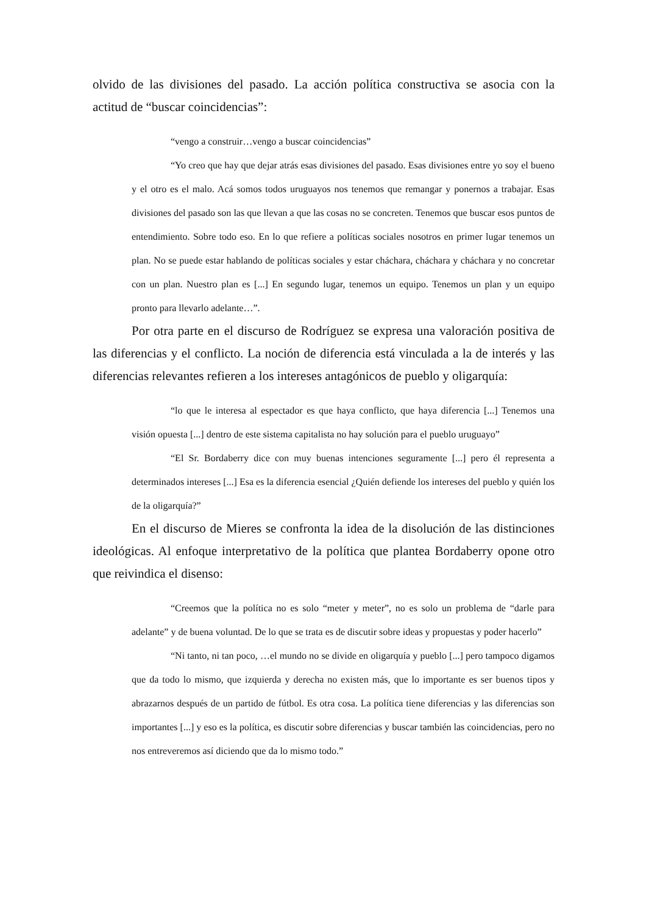olvido de las divisiones del pasado. La acción política constructiva se asocia con la actitud de “buscar coincidencias”:
“vengo a construir…vengo a buscar coincidencias”
“Yo creo que hay que dejar atrás esas divisiones del pasado. Esas divisiones entre yo soy el bueno y el otro es el malo. Acá somos todos uruguayos nos tenemos que remangar y ponernos a trabajar. Esas divisiones del pasado son las que llevan a que las cosas no se concreten. Tenemos que buscar esos puntos de entendimiento. Sobre todo eso. En lo que refiere a políticas sociales nosotros en primer lugar tenemos un plan. No se puede estar hablando de políticas sociales y estar cháchara, cháchara y cháchara y no concretar con un plan. Nuestro plan es [...] En segundo lugar, tenemos un equipo. Tenemos un plan y un equipo pronto para llevarlo adelante…”.
Por otra parte en el discurso de Rodríguez se expresa una valoración positiva de las diferencias y el conflicto. La noción de diferencia está vinculada a la de interés y las diferencias relevantes refieren a los intereses antagónicos de pueblo y oligarquía:
“lo que le interesa al espectador es que haya conflicto, que haya diferencia [...] Tenemos una visión opuesta [...] dentro de este sistema capitalista no hay solución para el pueblo uruguayo”
“El Sr. Bordaberry dice con muy buenas intenciones seguramente [...] pero él representa a determinados intereses [...] Esa es la diferencia esencial ¿Quién defiende los intereses del pueblo y quién los de la oligarquía?”
En el discurso de Mieres se confronta la idea de la disolución de las distinciones ideológicas. Al enfoque interpretativo de la política que plantea Bordaberry opone otro que reivindica el disenso:
“Creemos que la política no es solo “meter y meter”, no es solo un problema de “darle para adelante” y de buena voluntad. De lo que se trata es de discutir sobre ideas y propuestas y poder hacerlo”
“Ni tanto, ni tan poco, …el mundo no se divide en oligarquía y pueblo [...] pero tampoco digamos que da todo lo mismo, que izquierda y derecha no existen más, que lo importante es ser buenos tipos y abrazarnos después de un partido de fútbol. Es otra cosa. La política tiene diferencias y las diferencias son importantes [...] y eso es la política, es discutir sobre diferencias y buscar también las coincidencias, pero no nos entreveremos así diciendo que da lo mismo todo.”